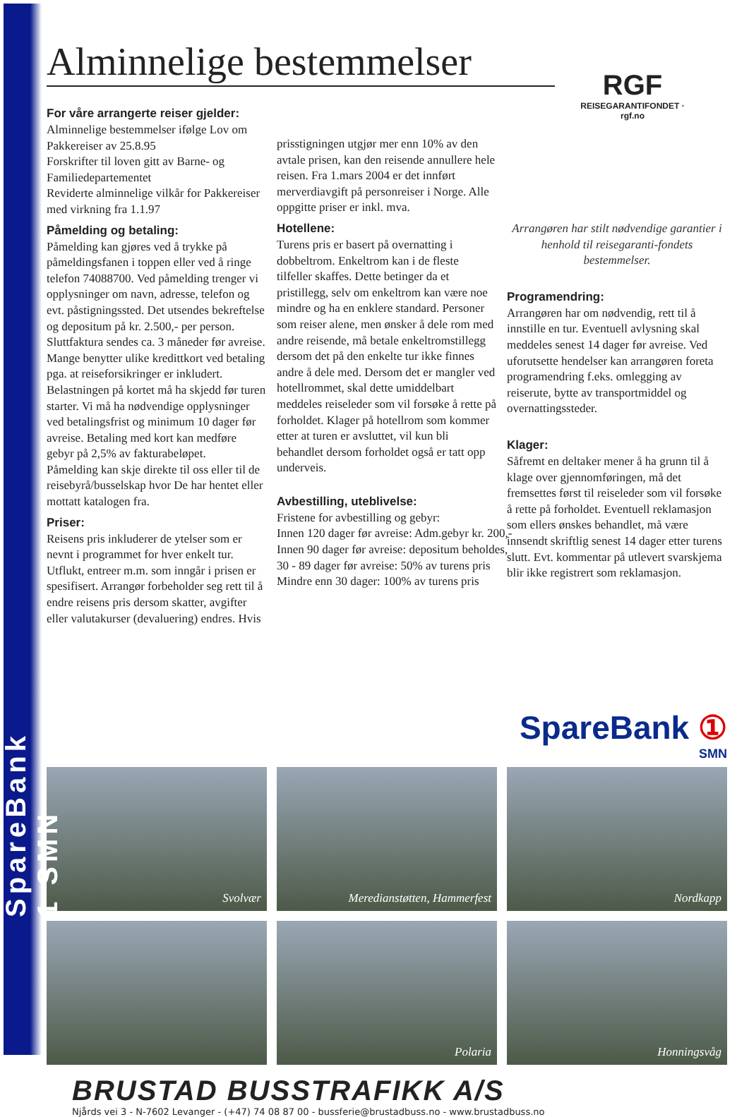SpareBank 1 SMN
RGF
REISEGARANTIFONDET · rgf.no
Alminnelige bestemmelser
For våre arrangerte reiser gjelder:
Alminnelige bestemmelser ifølge Lov om Pakkereiser av 25.8.95
Forskrifter til loven gitt av Barne- og Familiedepartementet
Reviderte alminnelige vilkår for Pakkereiser med virkning fra 1.1.97
Påmelding og betaling:
Påmelding kan gjøres ved å trykke på påmeldingsfanen i toppen eller ved å ringe telefon 74088700. Ved påmelding trenger vi opplysninger om navn, adresse, telefon og evt. påstigningssted. Det utsendes bekreftelse og depositum på kr. 2.500,- per person. Sluttfaktura sendes ca. 3 måneder før avreise. Mange benytter ulike kredittkort ved betaling pga. at reiseforsikringer er inkludert. Belastningen på kortet må ha skjedd før turen starter. Vi må ha nødvendige opplysninger ved betalingsfrist og minimum 10 dager før avreise. Betaling med kort kan medføre gebyr på 2,5% av fakturabeløpet.
Påmelding kan skje direkte til oss eller til de reisebyrå/busselskap hvor De har hentet eller mottatt katalogen fra.
Priser:
Reisens pris inkluderer de ytelser som er nevnt i programmet for hver enkelt tur. Utflukt, entreer m.m. som inngår i prisen er spesifisert. Arrangør forbeholder seg rett til å endre reisens pris dersom skatter, avgifter eller valutakurser (devaluering) endres. Hvis
prisstigningen utgjør mer enn 10% av den avtale prisen, kan den reisende annullere hele reisen. Fra 1.mars 2004 er det innført merverdiavgift på personreiser i Norge. Alle oppgitte priser er inkl. mva.
Hotellene:
Turens pris er basert på overnatting i dobbeltrom. Enkeltrom kan i de fleste tilfeller skaffes. Dette betinger da et pristillegg, selv om enkeltrom kan være noe mindre og ha en enklere standard. Personer som reiser alene, men ønsker å dele rom med andre reisende, må betale enkeltromstillegg dersom det på den enkelte tur ikke finnes andre å dele med. Dersom det er mangler ved hotellrommet, skal dette umiddelbart meddeles reiseleder som vil forsøke å rette på forholdet. Klager på hotellrom som kommer etter at turen er avsluttet, vil kun bli behandlet dersom forholdet også er tatt opp underveis.
Avbestilling, uteblivelse:
Fristene for avbestilling og gebyr:
Innen 120 dager før avreise: Adm.gebyr kr. 200,-
Innen 90 dager før avreise: depositum beholdes,
30 - 89 dager før avreise: 50% av turens pris
Mindre enn 30 dager: 100% av turens pris
Arrangøren har stilt nødvendige garantier i henhold til reisegaranti-fondets bestemmelser.
Programendring:
Arrangøren har om nødvendig, rett til å innstille en tur. Eventuell avlysning skal meddeles senest 14 dager før avreise. Ved uforutsette hendelser kan arrangøren foreta programendring f.eks. omlegging av reiserute, bytte av transportmiddel og overnattingssteder.
Klager:
Såfremt en deltaker mener å ha grunn til å klage over gjennomføringen, må det fremsettes først til reiseleder som vil forsøke å rette på forholdet. Eventuell reklamasjon som ellers ønskes behandlet, må være innsendt skriftlig senest 14 dager etter turens slutt. Evt. kommentar på utlevert svarskjema blir ikke registrert som reklamasjon.
SpareBank ①
SMN
Svolvær
Meredianstøtten, Hammerfest
Nordkapp
Polaria
Honningsvåg
BRUSTAD BUSSTRAFIKK A/S
Njårds vei 3 - N-7602 Levanger - (+47) 74 08 87 00 - bussferie@brustadbuss.no - www.brustadbuss.no